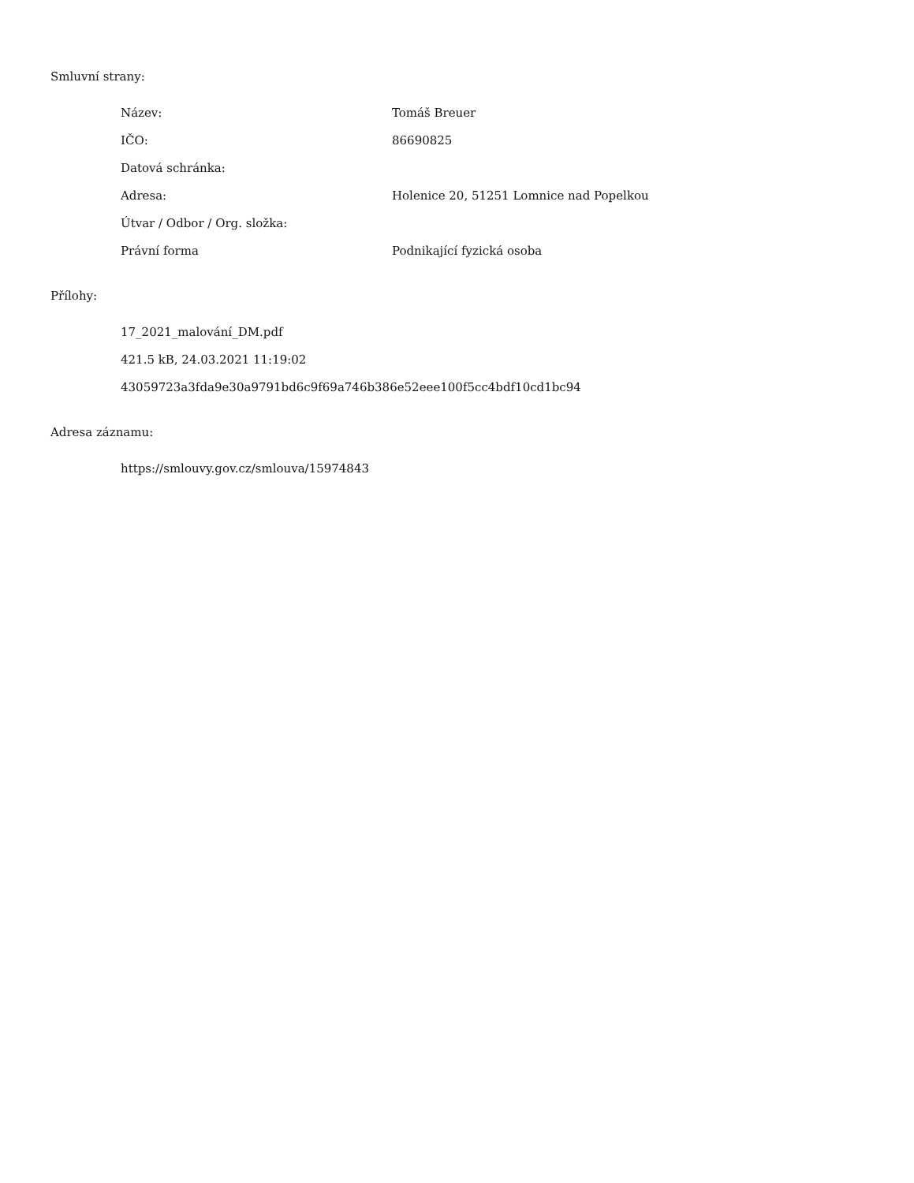Smluvní strany:
| Název: | Tomáš Breuer |
| IČO: | 86690825 |
| Datová schránka: | |
| Adresa: | Holenice 20, 51251 Lomnice nad Popelkou |
| Útvar / Odbor / Org. složka: | |
| Právní forma | Podnikající fyzická osoba |
Přílohy:
17_2021_malování_DM.pdf
421.5 kB, 24.03.2021 11:19:02
43059723a3fda9e30a9791bd6c9f69a746b386e52eee100f5cc4bdf10cd1bc94
Adresa záznamu:
https://smlouvy.gov.cz/smlouva/15974843